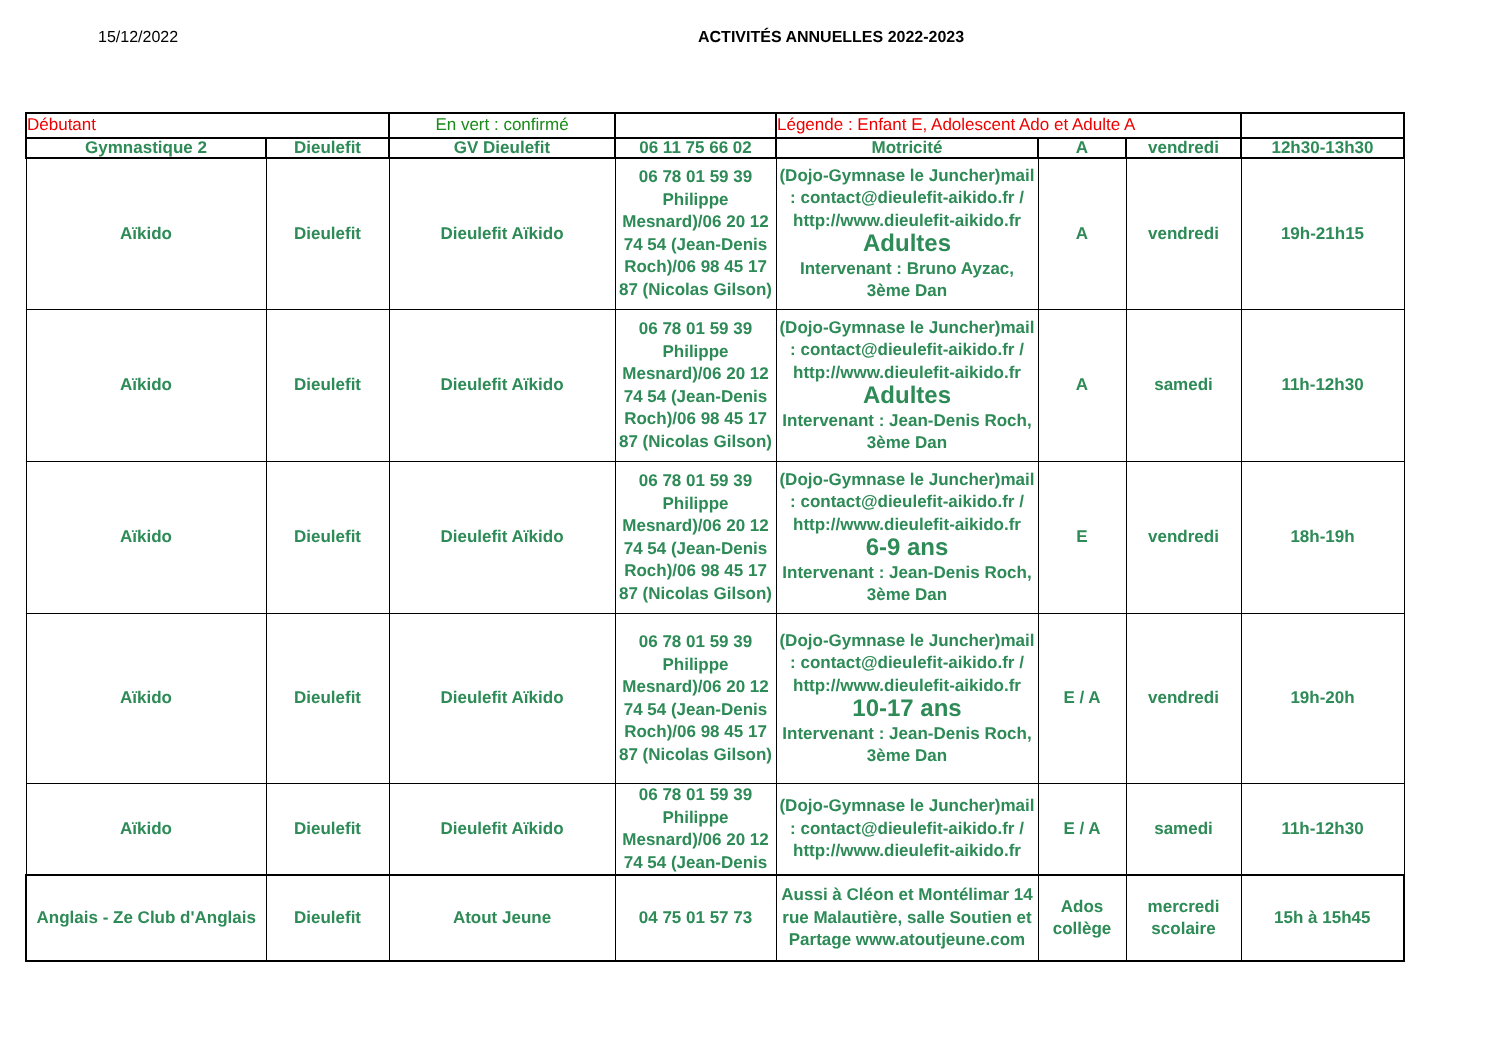15/12/2022 ACTIVITÉS ANNUELLES 2022-2023
| Débutant | | En vert : confirmé | | Légende : Enfant E, Adolescent Ado et Adulte A | | | |
| Gymnastique 2 | Dieulefit | GV Dieulefit | 06 11 75 66 02 | Motricité | A | vendredi | 12h30-13h30 |
| Aïkido | Dieulefit | Dieulefit Aïkido | 06 78 01 59 39 Philippe Mesnard)/06 20 12 74 54 (Jean-Denis Roch)/06 98 45 17 87 (Nicolas Gilson) | (Dojo-Gymnase le Juncher)mail : contact@dieulefit-aikido.fr / http://www.dieulefit-aikido.fr Adultes Intervenant : Bruno Ayzac, 3ème Dan | A | vendredi | 19h-21h15 |
| Aïkido | Dieulefit | Dieulefit Aïkido | 06 78 01 59 39 Philippe Mesnard)/06 20 12 74 54 (Jean-Denis Roch)/06 98 45 17 87 (Nicolas Gilson) | (Dojo-Gymnase le Juncher)mail : contact@dieulefit-aikido.fr / http://www.dieulefit-aikido.fr Adultes Intervenant : Jean-Denis Roch, 3ème Dan | A | samedi | 11h-12h30 |
| Aïkido | Dieulefit | Dieulefit Aïkido | 06 78 01 59 39 Philippe Mesnard)/06 20 12 74 54 (Jean-Denis Roch)/06 98 45 17 87 (Nicolas Gilson) | (Dojo-Gymnase le Juncher)mail : contact@dieulefit-aikido.fr / http://www.dieulefit-aikido.fr 6-9 ans Intervenant : Jean-Denis Roch, 3ème Dan | E | vendredi | 18h-19h |
| Aïkido | Dieulefit | Dieulefit Aïkido | 06 78 01 59 39 Philippe Mesnard)/06 20 12 74 54 (Jean-Denis Roch)/06 98 45 17 87 (Nicolas Gilson) | (Dojo-Gymnase le Juncher)mail : contact@dieulefit-aikido.fr / http://www.dieulefit-aikido.fr 10-17 ans Intervenant : Jean-Denis Roch, 3ème Dan | E / A | vendredi | 19h-20h |
| Aïkido | Dieulefit | Dieulefit Aïkido | 06 78 01 59 39 Philippe Mesnard)/06 20 12 74 54 (Jean-Denis | (Dojo-Gymnase le Juncher)mail : contact@dieulefit-aikido.fr / http://www.dieulefit-aikido.fr | E / A | samedi | 11h-12h30 |
| Anglais - Ze Club d'Anglais | Dieulefit | Atout Jeune | 04 75 01 57 73 | Aussi à Cléon et Montélimar 14 rue Malautière, salle Soutien et Partage www.atoutjeune.com | Ados collège | mercredi scolaire | 15h à 15h45 |